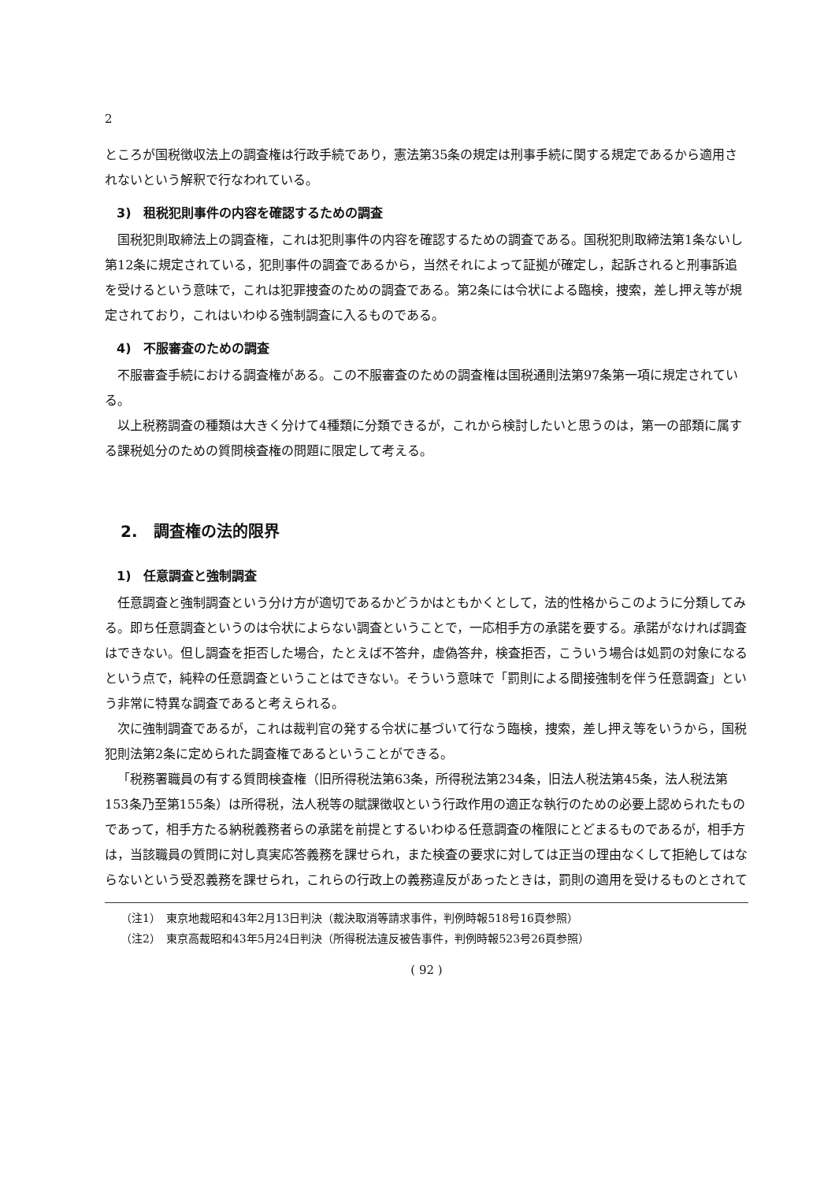2
ところが国税徴収法上の調査権は行政手続であり，憲法第35条の規定は刑事手続に関する規定であるから適用されないという解釈で行なわれている。
3)　租税犯則事件の内容を確認するための調査
国税犯則取締法上の調査権，これは犯則事件の内容を確認するための調査である。国税犯則取締法第1条ないし第12条に規定されている，犯則事件の調査であるから，当然それによって証拠が確定し，起訴されると刑事訴追を受けるという意味で，これは犯罪捜査のための調査である。第2条には令状による臨検，捜索，差し押え等が規定されており，これはいわゆる強制調査に入るものである。
4)　不服審査のための調査
不服審査手続における調査権がある。この不服審査のための調査権は国税通則法第97条第一項に規定されている。
以上税務調査の種類は大きく分けて4種類に分類できるが，これから検討したいと思うのは，第一の部類に属する課税処分のための質問検査権の問題に限定して考える。
2.　調査権の法的限界
1)　任意調査と強制調査
任意調査と強制調査という分け方が適切であるかどうかはともかくとして，法的性格からこのように分類してみる。即ち任意調査というのは令状によらない調査ということで，一応相手方の承諾を要する。承諾がなければ調査はできない。但し調査を拒否した場合，たとえば不答弁，虚偽答弁，検査拒否，こういう場合は処罰の対象になるという点で，純粋の任意調査ということはできない。そういう意味で「罰則による間接強制を伴う任意調査」という非常に特異な調査であると考えられる。
次に強制調査であるが，これは裁判官の発する令状に基づいて行なう臨検，捜索，差し押え等をいうから，国税犯則法第2条に定められた調査権であるということができる。
「税務署職員の有する質問検査権（旧所得税法第63条，所得税法第234条，旧法人税法第45条，法人税法第153条乃至第155条）は所得税，法人税等の賦課徴収という行政作用の適正な執行のための必要上認められたものであって，相手方たる納税義務者らの承諾を前提とするいわゆる任意調査の権限にとどまるものであるが，相手方は，当該職員の質問に対し真実応答義務を課せられ，また検査の要求に対しては正当の理由なくして拒絶してはならないという受忍義務を課せられ，これらの行政上の義務違反があったときは，罰則の適用を受けるものとされて
（注1）　東京地裁昭和43年2月13日判決（裁決取消等請求事件，判例時報518号16頁参照）
（注2）　東京高裁昭和43年5月24日判決（所得税法違反被告事件，判例時報523号26頁参照）
( 92 )